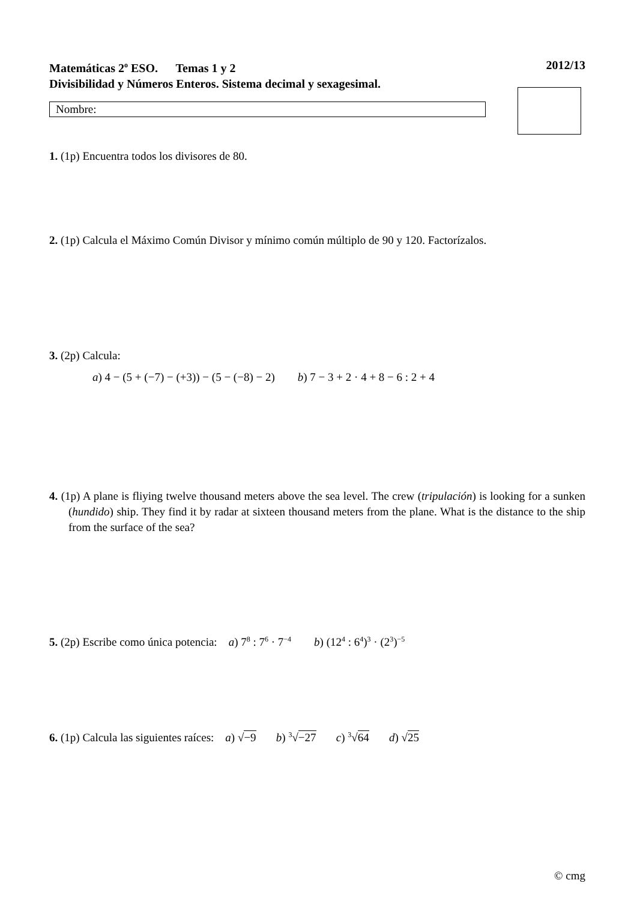Matemáticas 2<sup>o</sup> ESO. Temas 1 y 2 2012/13
Divisibilidad y Números Enteros. Sistema decimal y sexagesimal.
Nombre:
1. (1p) Encuentra todos los divisores de 80.
2. (1p) Calcula el Máximo Común Divisor y mínimo común múltiplo de 90 y 120. Factorízalos.
3. (2p) Calcula:
a) 4 − (5 + (−7) − (+3)) − (5 − (−8) − 2) b) 7 − 3 + 2 · 4 + 8 − 6 : 2 + 4
4. (1p) A plane is fliying twelve thousand meters above the sea level. The crew (tripulación) is looking for a sunken (hundido) ship. They find it by radar at sixteen thousand meters from the plane. What is the distance to the ship from the surface of the sea?
5. (2p) Escribe como única potencia: a) 7<sup>8</sup> : 7<sup>6</sup> · 7<sup>−4</sup> b) (12<sup>4</sup> : 6<sup>4</sup>)<sup>3</sup> · (2<sup>3</sup>)<sup>−5</sup>
6. (1p) Calcula las siguientes raíces: a) √−9 b) <sup>3</sup>√−27 c) <sup>3</sup>√64 d) √25
© cmg